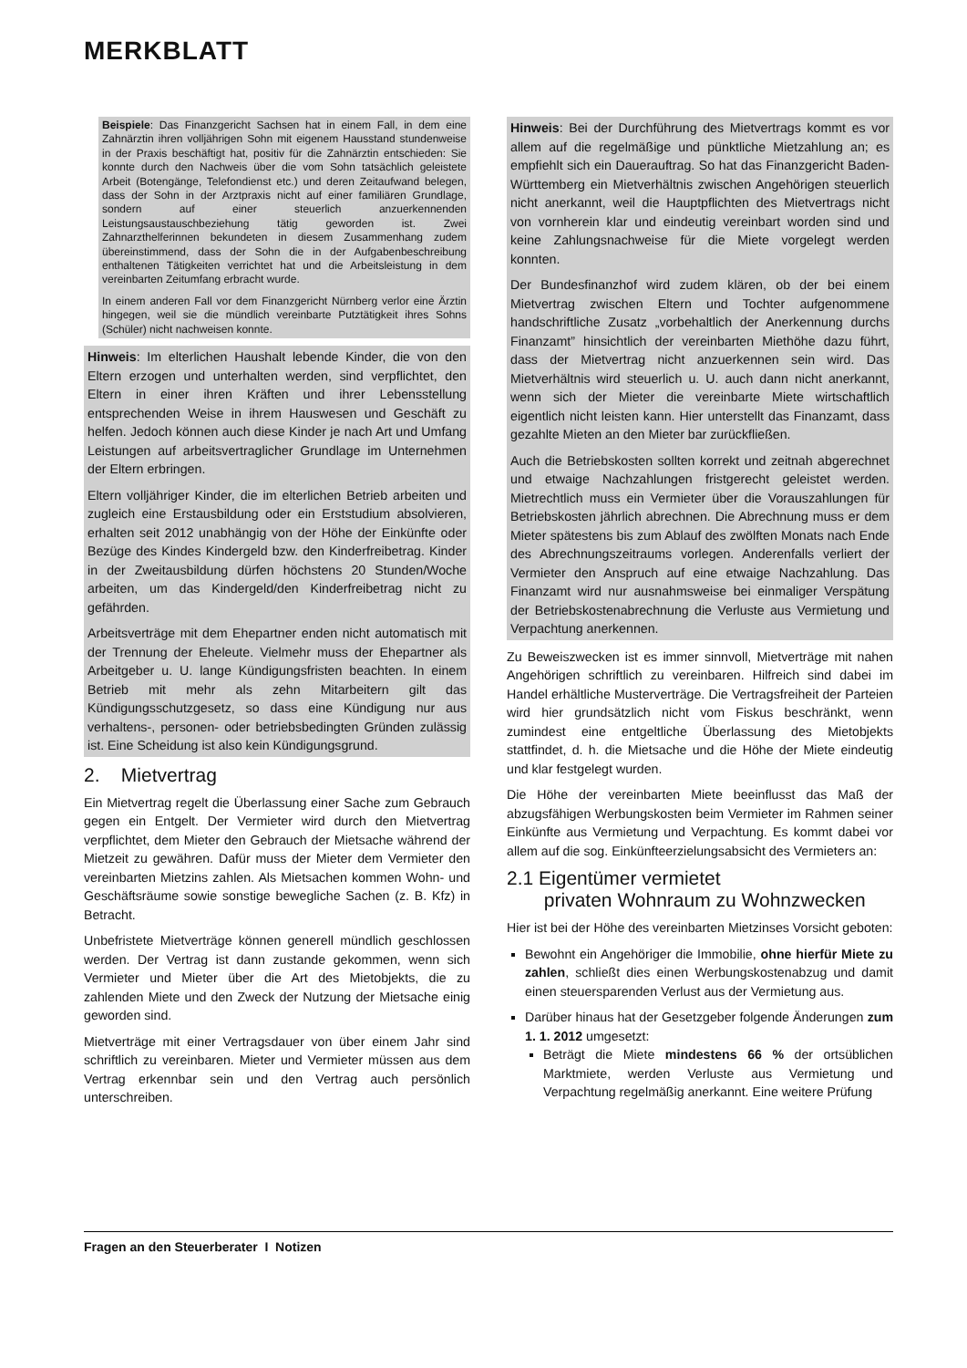MERKBLATT
Beispiele: Das Finanzgericht Sachsen hat in einem Fall, in dem eine Zahnärztin ihren volljährigen Sohn mit eigenem Hausstand stundenweise in der Praxis beschäftigt hat, positiv für die Zahnärztin entschieden: Sie konnte durch den Nachweis über die vom Sohn tatsächlich geleistete Arbeit (Botengänge, Telefondienst etc.) und deren Zeitaufwand belegen, dass der Sohn in der Arztpraxis nicht auf einer familiären Grundlage, sondern auf einer steuerlich anzuerkennenden Leistungsaustauschbeziehung tätig geworden ist. Zwei Zahnarzthelferinnen bekundeten in diesem Zusammenhang zudem übereinstimmend, dass der Sohn die in der Aufgabenbeschreibung enthaltenen Tätigkeiten verrichtet hat und die Arbeitsleistung in dem vereinbarten Zeitumfang erbracht wurde.
In einem anderen Fall vor dem Finanzgericht Nürnberg verlor eine Ärztin hingegen, weil sie die mündlich vereinbarte Putztätigkeit ihres Sohns (Schüler) nicht nachweisen konnte.
Hinweis: Im elterlichen Haushalt lebende Kinder, die von den Eltern erzogen und unterhalten werden, sind verpflichtet, den Eltern in einer ihren Kräften und ihrer Lebensstellung entsprechenden Weise in ihrem Hauswesen und Geschäft zu helfen. Jedoch können auch diese Kinder je nach Art und Umfang Leistungen auf arbeitsvertraglicher Grundlage im Unternehmen der Eltern erbringen.
Eltern volljähriger Kinder, die im elterlichen Betrieb arbeiten und zugleich eine Erstausbildung oder ein Erststudium absolvieren, erhalten seit 2012 unabhängig von der Höhe der Einkünfte oder Bezüge des Kindes Kindergeld bzw. den Kinderfreibetrag. Kinder in der Zweitausbildung dürfen höchstens 20 Stunden/Woche arbeiten, um das Kindergeld/den Kinderfreibetrag nicht zu gefährden.
Arbeitsverträge mit dem Ehepartner enden nicht automatisch mit der Trennung der Eheleute. Vielmehr muss der Ehepartner als Arbeitgeber u. U. lange Kündigungsfristen beachten. In einem Betrieb mit mehr als zehn Mitarbeitern gilt das Kündigungsschutzgesetz, so dass eine Kündigung nur aus verhaltens-, personen- oder betriebsbedingten Gründen zulässig ist. Eine Scheidung ist also kein Kündigungsgrund.
2. Mietvertrag
Ein Mietvertrag regelt die Überlassung einer Sache zum Gebrauch gegen ein Entgelt. Der Vermieter wird durch den Mietvertrag verpflichtet, dem Mieter den Gebrauch der Mietsache während der Mietzeit zu gewähren. Dafür muss der Mieter dem Vermieter den vereinbarten Mietzins zahlen. Als Mietsachen kommen Wohn- und Geschäftsräume sowie sonstige bewegliche Sachen (z. B. Kfz) in Betracht.
Unbefristete Mietverträge können generell mündlich geschlossen werden. Der Vertrag ist dann zustande gekommen, wenn sich Vermieter und Mieter über die Art des Mietobjekts, die zu zahlenden Miete und den Zweck der Nutzung der Mietsache einig geworden sind.
Mietverträge mit einer Vertragsdauer von über einem Jahr sind schriftlich zu vereinbaren. Mieter und Vermieter müssen aus dem Vertrag erkennbar sein und den Vertrag auch persönlich unterschreiben.
Hinweis: Bei der Durchführung des Mietvertrags kommt es vor allem auf die regelmäßige und pünktliche Mietzahlung an; es empfiehlt sich ein Dauerauftrag. So hat das Finanzgericht Baden-Württemberg ein Mietverhältnis zwischen Angehörigen steuerlich nicht anerkannt, weil die Hauptpflichten des Mietvertrags nicht von vornherein klar und eindeutig vereinbart worden sind und keine Zahlungsnachweise für die Miete vorgelegt werden konnten.
Der Bundesfinanzhof wird zudem klären, ob der bei einem Mietvertrag zwischen Eltern und Tochter aufgenommene handschriftliche Zusatz „vorbehaltlich der Anerkennung durchs Finanzamt” hinsichtlich der vereinbarten Miethöhe dazu führt, dass der Mietvertrag nicht anzuerkennen sein wird. Das Mietverhältnis wird steuerlich u. U. auch dann nicht anerkannt, wenn sich der Mieter die vereinbarte Miete wirtschaftlich eigentlich nicht leisten kann. Hier unterstellt das Finanzamt, dass gezahlte Mieten an den Mieter bar zurückfließen.
Auch die Betriebskosten sollten korrekt und zeitnah abgerechnet und etwaige Nachzahlungen fristgerecht geleistet werden. Mietrechtlich muss ein Vermieter über die Vorauszahlungen für Betriebskosten jährlich abrechnen. Die Abrechnung muss er dem Mieter spätestens bis zum Ablauf des zwölften Monats nach Ende des Abrechnungszeitraums vorlegen. Anderenfalls verliert der Vermieter den Anspruch auf eine etwaige Nachzahlung. Das Finanzamt wird nur ausnahmsweise bei einmaliger Verspätung der Betriebskostenabrechnung die Verluste aus Vermietung und Verpachtung anerkennen.
Zu Beweiszwecken ist es immer sinnvoll, Mietverträge mit nahen Angehörigen schriftlich zu vereinbaren. Hilfreich sind dabei im Handel erhältliche Musterverträge. Die Vertragsfreiheit der Parteien wird hier grundsätzlich nicht vom Fiskus beschränkt, wenn zumindest eine entgeltliche Überlassung des Mietobjekts stattfindet, d. h. die Mietsache und die Höhe der Miete eindeutig und klar festgelegt wurden.
Die Höhe der vereinbarten Miete beeinflusst das Maß der abzugsfähigen Werbungskosten beim Vermieter im Rahmen seiner Einkünfte aus Vermietung und Verpachtung. Es kommt dabei vor allem auf die sog. Einkünfteerzielungsabsicht des Vermieters an:
2.1 Eigentümer vermietet
privaten Wohnraum zu Wohnzwecken
Hier ist bei der Höhe des vereinbarten Mietzinses Vorsicht geboten:
Bewohnt ein Angehöriger die Immobilie, ohne hierfür Miete zu zahlen, schließt dies einen Werbungskostenabzug und damit einen steuersparenden Verlust aus der Vermietung aus.
Darüber hinaus hat der Gesetzgeber folgende Änderungen zum 1. 1. 2012 umgesetzt:
Beträgt die Miete mindestens 66 % der ortsüblichen Marktmiete, werden Verluste aus Vermietung und Verpachtung regelmäßig anerkannt. Eine weitere Prüfung
Fragen an den Steuerberater I Notizen